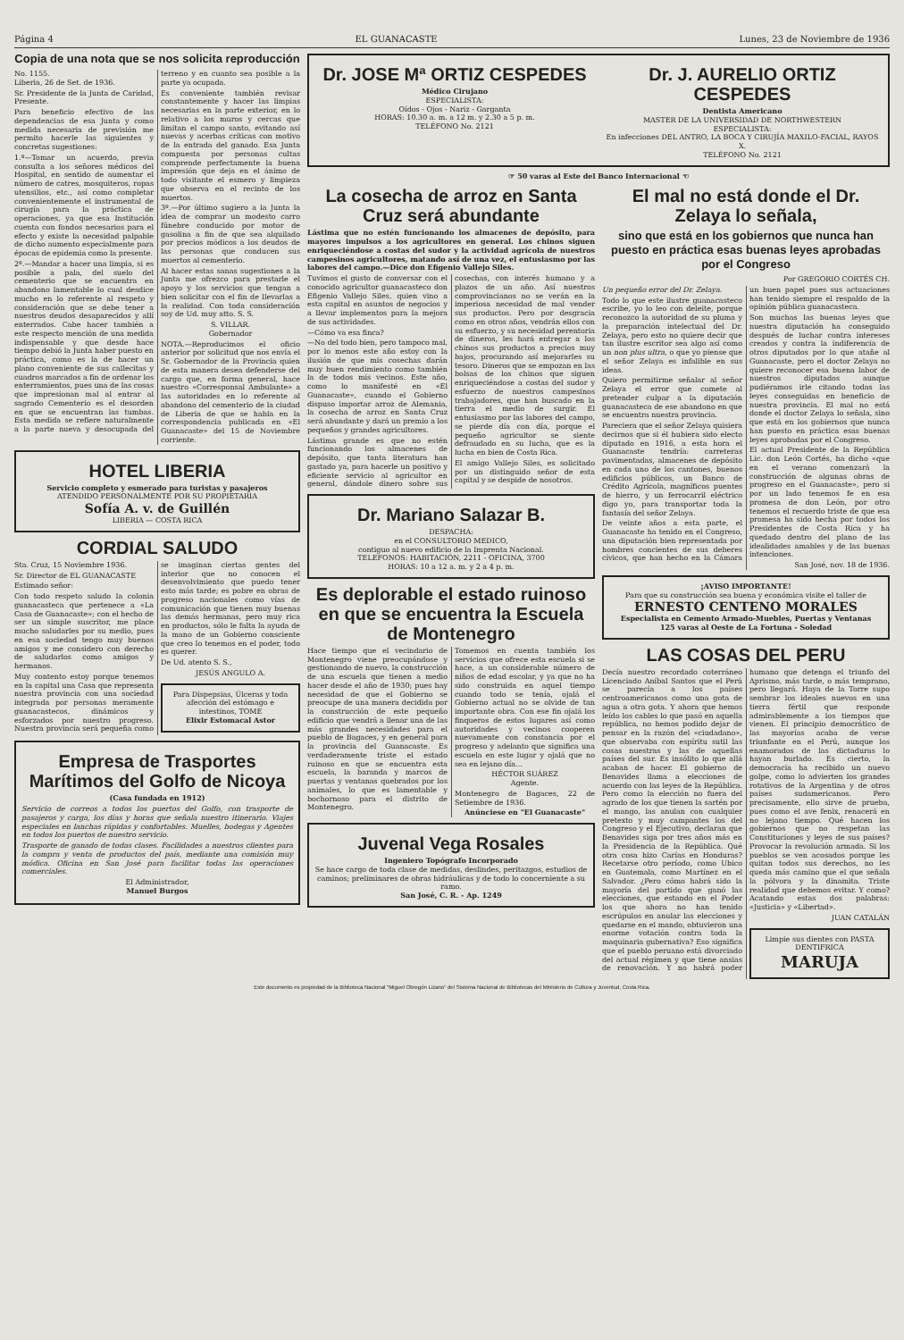Página 4 EL GUANACASTE Lunes, 23 de Noviembre de 1936
Copia de una nota que se nos solicita reproducción
No. 1155.
Liberia, 26 de Set. de 1936.
Sr. Presidente de la Junta de Caridad, Presente.
Para beneficio efectivo de las dependencias de esa Junta y como medida necesaria de previsión me permito hacerle las siguientes y concretas sugestiones:
1.º—Tomar un acuerdo, previa consulta a los señores médicos del Hospital, en sentido de aumentar el número de catres, mosquiteros, ropas utensilios, etc., así como completar convenientemente el instrumental de cirugía para la práctica de operaciones, ya que esa Institución cuenta con fondos necesarios para el efecto y existe la necesidad palpable de dicho aumento especialmente para épocas de epidemia como la presente.
2º.—Mandar a hacer una limpia, si es posible a pala, del suelo del cementerio que se encuentra en abandono lamentable lo cual desdice mucho en lo referente al respeto y consideración que se debe tener a nuestros deudos desaparecidos y allí enterrados. Cabe hacer también a este respecto mención de una medida indispensable y que desde hace tiempo debió la Junta haber puesto en práctica, como es la de hacer un plano conveniente de sus callecitas y cuadros marcados a fin de ordenar los enterramientos, pues una de las cosas que impresionan mal al entrar al sagrado Cementerio es el desorden en que se encuentran las tumbas. Esta medida se refiere naturalmente a la parte nueva y desocupada del terreno y en cuanto sea posible a la parte ya ocupada.
Es conveniente también revisar constantemente y hacer las limpias necesarias en la parte exterior, en lo relativo a los muros y cercas que limitan el campo santo, evitando así nuevas y acerbas críticas con motivo de la entrada del ganado. Esa Junta compuesta por personas cultas comprende perfectamente la buena impresión que deja en el ánimo de todo visitante el esmero y limpieza que observa en el recinto de los muertos.
3º.—Por último sugiero a la Junta la idea de comprar un modesto carro fúnebre conducido por motor de gasolina a fin de que sea alquilado por precios módicos a los deudos de las personas que conducen sus muertos al cementerio.
Al hacer estas sanas sugestiones a la Junta me ofrezco para prestarle el apoyo y los servicios que tengan a bien solicitar con el fin de llevarlas a la realidad. Con toda consideración soy de Ud. muy atto. S. S.
S. VILLAR.
Gobernador
NOTA.—Reproducimos el oficio anterior por solicitud que nos envía el Sr. Gobernador de la Provincia quien de esta manera desea defenderse del cargo que, en forma general, hace nuestro «Corresponsal Ambulante» a las autoridades en lo referente al abandono del cementerio de la ciudad de Liberia de que se habla en la correspondencia publicada en «El Guanacaste» del 15 de Noviembre corriente.
HOTEL LIBERIA
Servicio completo y esmerado para turistas y pasajeros
ATENDIDO PERSONALMENTE POR SU PROPIETARIA
Sofía A. v. de Guillén
LIBERIA — COSTA RICA
CORDIAL SALUDO
Sta. Cruz, 15 Noviembre 1936.
Sr. Director de EL GUANACASTE
Estimado señor:
Con todo respeto saludo la colonia guanacasteca que pertenece a «La Casa de Guanacaste»; con el hecho de ser un simple suscritor, me place mucho saludarles por su medio, pues en esa sociedad tengo muy buenos amigos y me considero con derecho de saludarlos como amigos y hermanos.
Muy contento estoy porque tenemos en la capital una Casa que representa nuestra provincia con una sociedad integrada por personas meramente guanacastecos, dinámicos y esforzados por nuestro progreso. Nuestra provincia será pequeña como se imaginan ciertas gentes del interior que no conocen el desenvolvimiento que puedo tener esto más tarde; es pobre en obras de progreso nacionales como vías de comunicación que tienen muy buenas las demás hermanas, pero muy rica en productos, sólo le falta la ayuda de la mano de un Gobierno consciente que creo lo tenemos en el poder, todo es querer.
De Ud. atento S. S.,
JESÚS ANGULO A.
Para Dispepsias, Úlceras y toda afección del estómago e intestinos, TOME
Elixir Estomacal Astor
Empresa de Trasportes
Marítimos del Golfo de Nicoya
(Casa fundada en 1912)
Servicio de correos a todos los puertos del Golfo, con trasporte de pasajeros y carga, los días y horas que señala nuestro itinerario. Viajes especiales en lanchas rápidas y confortables. Muelles, bodegas y Agentes en todos los puertos de nuestro servicio.
Trasporte de ganado de todas clases. Facilidades a nuestros clientes para la compra y venta de productos del país, mediante una comisión muy módica. Oficina en San José para facilitar todas las operaciones comerciales.
El Administrador,
Manuel Burgos
Dr. JOSE Mª ORTIZ CESPEDES
Médico Cirujano
ESPECIALISTA:
Oídos - Ojos - Nariz - Garganta
HORAS: 10.30 a. m. a 12 m. y 2.30 a 5 p. m.
TELÉFONO No. 2121
Dr. J. AURELIO ORTIZ CESPEDES
Dentista Americano
MASTER DE LA UNIVERSIDAD DE NORTHWESTERN
ESPECIALISTA:
En infecciones DEL ANTRO, LA BOCA Y CIRUJÍA MAXILO-FACIAL, RAYOS X.
TELÉFONO No. 2121
☞ 50 varas al Este del Banco Internacional ☜
La cosecha de arroz en Santa Cruz será abundante
Lástima que no estén funcionando los almacenes de depósito, para mayores impulsos a los agricultores en general. Los chinos siguen enriqueciéndose a costas del sudor y la actividad agrícola de nuestros campesinos agricultores, matando así de una vez, el entusiasmo por las labores del campo.—Dice don Efigenio Vallejo Siles.
Tuvimos el gusto de conversar con el conocido agricultor guanacasteco don Efigenio Vallejo Siles, quien vino a esta capital en asuntos de negocios y a llevar implementos para la mejora de sus actividades.
—Cómo va esa finca?
—No del todo bien, pero tampoco mal, por lo menos este año estoy con la ilusión de que mis cosechas darán muy buen rendimiento como también la de todos mis vecinos. Este año, como lo manifesté en «El Guanacaste», cuando el Gobierno dispuso importar arroz de Alemania, la cosecha de arroz en Santa Cruz será abundante y dará un premio a los pequeños y grandes agricultores.
Lástima grande es que no estén funcionando los almacenes de depósito, que tanta literatura han gastado ya, para hacerle un positivo y eficiente servicio al agricultor en general, dándole dinero sobre sus cosechas, con interés humano y a plazos de un año. Así nuestros comprovincianos no se verán en la imperiosa necesidad de mal vender sus productos. Pero por desgracia como en otros años, vendrán ellos con su esfuerzo, y su necesidad perentoria de dineros, les hará entregar a los chinos sus productos a precios muy bajos, procurando así mejorarles su tesoro. Dineros que se empozan en las bolsas de los chinos que siguen enriqueciéndose a costas del sudor y esfuerzo de nuestros campesinos trabajadores, que han buscado en la tierra el medio de surgir. El entusiasmo por las labores del campo, se pierde día con día, porque el pequeño agricultor se siente defraudado en su lucha, que es la lucha en bien de Costa Rica.
El amigo Vallejo Siles, es solicitado por un distinguido señor de esta capital y se despide de nosotros.
Dr. Mariano Salazar B.
DESPACHA:
en el CONSULTORIO MEDICO,
contiguo al nuevo edificio de la Imprenta Nacional.
TELEFONOS: HABITACIÓN, 2211 - OFICINA, 3700
HORAS: 10 a 12 a. m. y 2 a 4 p. m.
Es deplorable el estado ruinoso en que se encuentra la Escuela de Montenegro
Hace tiempo que el vecindario de Montenegro viene preocupándose y gestionando de nuevo, la construcción de una escuela que tienen a medio hacer desde el año de 1930; pues hay necesidad de que el Gobierno se preocupe de una manera decidida por la construcción de este pequeño edificio que vendrá a llenar una de las más grandes necesidades para el pueblo de Bagaces, y en general para la provincia del Guanacaste. Es verdaderamente triste el estado ruinoso en que se encuentra esta escuela, la baranda y marcos de puertas y ventanas quebrados por los animales, lo que es lamentable y bochornoso para el distrito de Montenegro.
Tomemos en cuenta también los servicios que ofrece esta escuela si se hace, a un considerable número de niños de edad escolar, y ya que no ha sido construida en aquel tiempo cuando todo se tenía, ojalá el Gobierno actual no se olvide de tan importante obra. Con ese fin ojalá los finqueros de estos lugares así como autoridades y vecinos cooperen nuevamente con constancia por el progreso y adelanto que significa una escuela en este lugar y ojalá que no sea en lejano día...
HÉCTOR SUÁREZ
Agente.
Montenegro de Bagaces, 22 de Setiembre de 1936.
Anúnciese en "El Guanacaste"
Juvenal Vega Rosales
Ingeniero Topógrafo Incorporado
Se hace cargo de toda clase de medidas, deslindes, peritazgos, estudios de caminos; preliminares de obras hidráulicas y de todo lo concerniente a su ramo.
San José, C. R. - Ap. 1249
El mal no está donde el Dr. Zelaya lo señala,
sino que está en los gobiernos que nunca han puesto en práctica esas buenas leyes aprobadas por el Congreso
Por GREGORIO CORTÉS CH.
Un pequeño error del Dr. Zelaya.
Todo lo que este ilustre guanacasteco escribe, yo lo leo con deleite, porque reconozco la autoridad de su pluma y la preparación intelectual del Dr. Zelaya, pero esto no quiere decir que tan ilustre escritor sea algo así como un non plus ultra, o que yo piense que el señor Zelaya es infalible en sus ideas.
Quiero permitirme señalar al señor Zelaya el error que comete al pretender culpar a la diputación guanacasteca de ese abandono en que se encuentra nuestra provincia.
Pareciera que el señor Zelaya quisiera decirnos que si él hubiera sido electo diputado en 1916, a esta hora el Guanacaste tendría: carreteras pavimentadas, almacenes de depósito en cada uno de los cantones, buenos edificios públicos, un Banco de Crédito Agrícola, magníficos puentes de hierro, y un ferrocarril eléctrico digo yo, para transportar toda la fantasía del señor Zelaya.
De veinte años a esta parte, el Guanacaste ha tenido en el Congreso, una diputación bien representada por hombres concientes de sus deberes cívicos, que han hecho en la Cámara un buen papel pues sus actuaciones han tenido siempre el respaldo de la opinión pública guanacasteca.
Son muchas las buenas leyes que nuestra diputación ha conseguido después de luchar contra intereses creados y contra la indiferencia de otros diputados por lo que atañe al Guanacaste, pero el doctor Zelaya no quiere reconocer esa buena labor de nuestros diputados aunque pudiéramos irle citando todas las leyes conseguidas en beneficio de nuestra provincia. El mal no está donde el doctor Zelaya lo señala, sino que está en los gobiernos que nunca han puesto en práctica esas buenas leyes aprobadas por el Congreso.
El actual Presidente de la República Lic. don León Cortés, ha dicho «que en el verano comenzará la construcción de algunas obras de progreso en el Guanacaste», pero si por un lado tenemos fe en esa promesa de don León, por otro tenemos el recuerdo triste de que esa promesa ha sido hecha por todos los Presidentes de Costa Rica y ha quedado dentro del plano de las idealidades amables y de las buenas intenciones.
San José, nov. 18 de 1936.
¡AVISO IMPORTANTE!
Para que su construcción sea buena y económica visite el taller de
ERNESTO CENTENO MORALES
Especialista en Cemento Armado-Muebles, Puertas y Ventanas
125 varas al Oeste de La Fortuna - Soledad
LAS COSAS DEL PERU
Decía nuestro recordado coterráneo Licenciado Aníbal Santos que el Perú se parecía a los países centroamericanos como una gota de agua a otra gota. Y ahora que hemos leído los cables lo que pasó en aquella república, no hemos podido dejar de pensar en la razón del «ciudadano», que observaba con espíritu sutil las cosas nuestras y las de aquellas países del sur. Es insólito lo que allá acaban de hacer. El gobierno de Benavides llama a elecciones de acuerdo con las leyes de la República. Pero como la elección no fuera del agrado de los que tienen la sartén por el mango, las anulan con cualquier pretexto y muy campantes los del Congreso y el Ejecutivo, declaran que Benavides siga por tres años más en la Presidencia de la República. Qué otra cosa hizo Carías en Honduras? Recetarse otro período, como Ubico en Guatemala, como Martínez en el Salvador. ¿Pero cómo habrá sido la mayoría del partido que ganó las elecciones, que estando en el Poder los que ahora no han tenido escrúpulos en anular las elecciones y quedarse en el mando, obtuvieron una enorme votación contra toda la maquinaria gubernativa? Eso significa que el pueblo peruano está divorciado del actual régimen y que tiene ansias de renovación. Y no habrá poder humano que detenga el triunfo del Aprismo, más tarde, o más temprano, pero llegará. Haya de la Torre supo sembrar los ideales nuevos en una tierra fértil que responde admirablemente a los tiempos que vienen. El principio democrático de las mayorías acaba de verse triunfante en el Perú, aunque los enamorados de las dictaduras lo hayan burlado. Es cierto, la democracia ha recibido un nuevo golpe, como lo advierten los grandes rotativos de la Argentina y de otros países sudamericanos. Pero precisamente, ello sirve de prueba, pues como el ave fenix, renacerá en no lejano tiempo. Qué hacen los gobiernos que no respetan las Constituciones y leyes de sus países? Provocar la revolución armada. Si los pueblos se ven acosados porque les quitan todos sus derechos, no les queda más camino que el que señala la pólvora y la dinamita. Triste realidad que debemos evitar. Y como? Acatando estas dos palabras: «Justicia» y «Libertad».
JUAN CATALÁN
Limpie sus dientes con PASTA DENTIFRICA
MARUJA
Este documento es propiedad de la Biblioteca Nacional "Miguel Obregón Lizano" del Sistema Nacional de Bibliotecas del Ministerio de Cultura y Juventud, Costa Rica.